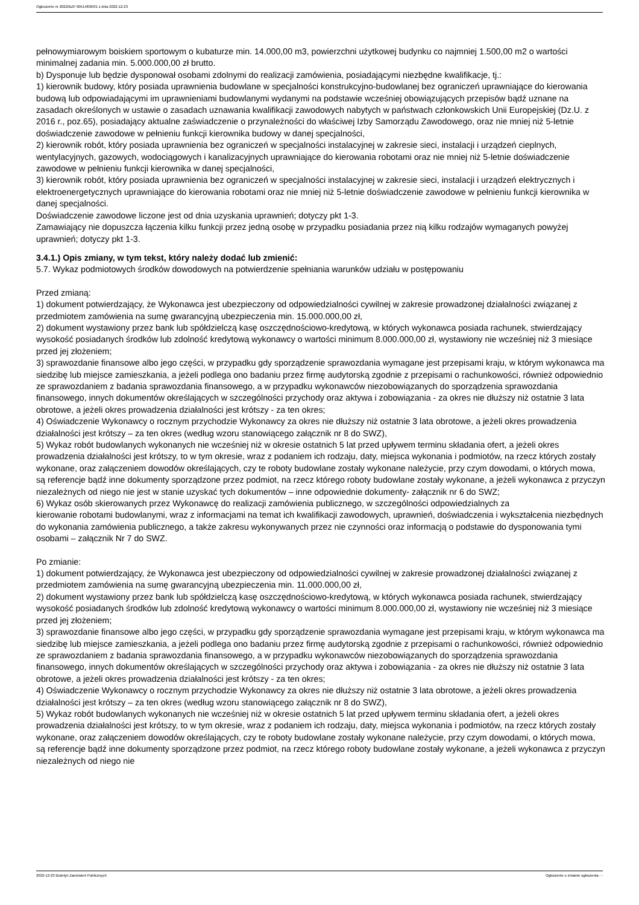Ogłoszenie nr 2022/BZP 00514836/01 z dnia 2022-12-23
pełnowymiarowym boiskiem sportowym o kubaturze min. 14.000,00 m3, powierzchni użytkowej budynku co najmniej 1.500,00 m2 o wartości minimalnej zadania min. 5.000.000,00 zł brutto.
b) Dysponuje lub będzie dysponował osobami zdolnymi do realizacji zamówienia, posiadającymi niezbędne kwalifikacje, tj.:
1) kierownik budowy, który posiada uprawnienia budowlane w specjalności konstrukcyjno-budowlanej bez ograniczeń uprawniające do kierowania budową lub odpowiadającymi im uprawnieniami budowlanymi wydanymi na podstawie wcześniej obowiązujących przepisów bądź uznane na zasadach określonych w ustawie o zasadach uznawania kwalifikacji zawodowych nabytych w państwach członkowskich Unii Europejskiej (Dz.U. z 2016 r., poz.65), posiadający aktualne zaświadczenie o przynależności do właściwej Izby Samorządu Zawodowego, oraz nie mniej niż 5-letnie doświadczenie zawodowe w pełnieniu funkcji kierownika budowy w danej specjalności,
2) kierownik robót, który posiada uprawnienia bez ograniczeń w specjalności instalacyjnej w zakresie sieci, instalacji i urządzeń cieplnych, wentylacyjnych, gazowych, wodociągowych i kanalizacyjnych uprawniające do kierowania robotami oraz nie mniej niż 5-letnie doświadczenie zawodowe w pełnieniu funkcji kierownika w danej specjalności,
3) kierownik robót, który posiada uprawnienia bez ograniczeń w specjalności instalacyjnej w zakresie sieci, instalacji i urządzeń elektrycznych i elektroenergetycznych uprawniające do kierowania robotami oraz nie mniej niż 5-letnie doświadczenie zawodowe w pełnieniu funkcji kierownika w danej specjalności.
Doświadczenie zawodowe liczone jest od dnia uzyskania uprawnień; dotyczy pkt 1-3.
Zamawiający nie dopuszcza łączenia kilku funkcji przez jedną osobę w przypadku posiadania przez nią kilku rodzajów wymaganych powyżej uprawnień; dotyczy pkt 1-3.
3.4.1.) Opis zmiany, w tym tekst, który należy dodać lub zmienić:
5.7. Wykaz podmiotowych środków dowodowych na potwierdzenie spełniania warunków udziału w postępowaniu
Przed zmianą:
1) dokument potwierdzający, że Wykonawca jest ubezpieczony od odpowiedzialności cywilnej w zakresie prowadzonej działalności związanej z przedmiotem zamówienia na sumę gwarancyjną ubezpieczenia min. 15.000.000,00 zł,
2) dokument wystawiony przez bank lub spółdzielczą kasę oszczędnościowo-kredytową, w których wykonawca posiada rachunek, stwierdzający wysokość posiadanych środków lub zdolność kredytową wykonawcy o wartości minimum 8.000.000,00 zł, wystawiony nie wcześniej niż 3 miesiące przed jej złożeniem;
3) sprawozdanie finansowe albo jego części, w przypadku gdy sporządzenie sprawozdania wymagane jest przepisami kraju, w którym wykonawca ma siedzibę lub miejsce zamieszkania, a jeżeli podlega ono badaniu przez firmę audytorską zgodnie z przepisami o rachunkowości, również odpowiednio ze sprawozdaniem z badania sprawozdania finansowego, a w przypadku wykonawców niezobowiązanych do sporządzenia sprawozdania finansowego, innych dokumentów określających w szczególności przychody oraz aktywa i zobowiązania - za okres nie dłuższy niż ostatnie 3 lata obrotowe, a jeżeli okres prowadzenia działalności jest krótszy - za ten okres;
4) Oświadczenie Wykonawcy o rocznym przychodzie Wykonawcy za okres nie dłuższy niż ostatnie 3 lata obrotowe, a jeżeli okres prowadzenia działalności jest krótszy – za ten okres (według wzoru stanowiącego załącznik nr 8 do SWZ),
5) Wykaz robót budowlanych wykonanych nie wcześniej niż w okresie ostatnich 5 lat przed upływem terminu składania ofert, a jeżeli okres prowadzenia działalności jest krótszy, to w tym okresie, wraz z podaniem ich rodzaju, daty, miejsca wykonania i podmiotów, na rzecz których zostały wykonane, oraz załączeniem dowodów określających, czy te roboty budowlane zostały wykonane należycie, przy czym dowodami, o których mowa, są referencje bądź inne dokumenty sporządzone przez podmiot, na rzecz którego roboty budowlane zostały wykonane, a jeżeli wykonawca z przyczyn niezależnych od niego nie jest w stanie uzyskać tych dokumentów – inne odpowiednie dokumenty- załącznik nr 6 do SWZ;
6) Wykaz osób skierowanych przez Wykonawcę do realizacji zamówienia publicznego, w szczególności odpowiedzialnych za
kierowanie robotami budowlanymi, wraz z informacjami na temat ich kwalifikacji zawodowych, uprawnień, doświadczenia i wykształcenia niezbędnych do wykonania zamówienia publicznego, a także zakresu wykonywanych przez nie czynności oraz informacją o podstawie do dysponowania tymi osobami – załącznik Nr 7 do SWZ.
Po zmianie:
1) dokument potwierdzający, że Wykonawca jest ubezpieczony od odpowiedzialności cywilnej w zakresie prowadzonej działalności związanej z przedmiotem zamówienia na sumę gwarancyjną ubezpieczenia min. 11.000.000,00 zł,
2) dokument wystawiony przez bank lub spółdzielczą kasę oszczędnościowo-kredytową, w których wykonawca posiada rachunek, stwierdzający wysokość posiadanych środków lub zdolność kredytową wykonawcy o wartości minimum 8.000.000,00 zł, wystawiony nie wcześniej niż 3 miesiące przed jej złożeniem;
3) sprawozdanie finansowe albo jego części, w przypadku gdy sporządzenie sprawozdania wymagane jest przepisami kraju, w którym wykonawca ma siedzibę lub miejsce zamieszkania, a jeżeli podlega ono badaniu przez firmę audytorską zgodnie z przepisami o rachunkowości, również odpowiednio ze sprawozdaniem z badania sprawozdania finansowego, a w przypadku wykonawców niezobowiązanych do sporządzenia sprawozdania finansowego, innych dokumentów określających w szczególności przychody oraz aktywa i zobowiązania - za okres nie dłuższy niż ostatnie 3 lata obrotowe, a jeżeli okres prowadzenia działalności jest krótszy - za ten okres;
4) Oświadczenie Wykonawcy o rocznym przychodzie Wykonawcy za okres nie dłuższy niż ostatnie 3 lata obrotowe, a jeżeli okres prowadzenia działalności jest krótszy – za ten okres (według wzoru stanowiącego załącznik nr 8 do SWZ),
5) Wykaz robót budowlanych wykonanych nie wcześniej niż w okresie ostatnich 5 lat przed upływem terminu składania ofert, a jeżeli okres prowadzenia działalności jest krótszy, to w tym okresie, wraz z podaniem ich rodzaju, daty, miejsca wykonania i podmiotów, na rzecz których zostały wykonane, oraz załączeniem dowodów określających, czy te roboty budowlane zostały wykonane należycie, przy czym dowodami, o których mowa, są referencje bądź inne dokumenty sporządzone przez podmiot, na rzecz którego roboty budowlane zostały wykonane, a jeżeli wykonawca z przyczyn niezależnych od niego nie
2022-12-23 Biuletyn Zamówień Publicznych Ogłoszenie o zmianie ogłoszenia - -